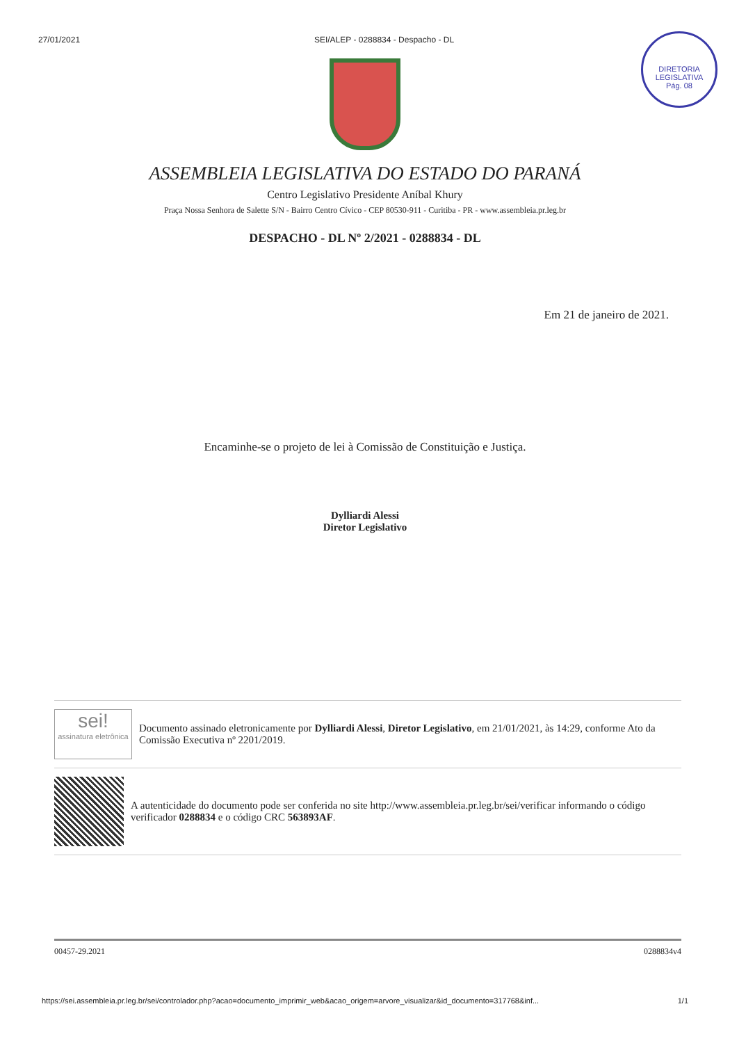27/01/2021 SEI/ALEP - 0288834 - Despacho - DL
DIRETORIA LEGISLATIVA
Pág. 08
ASSEMBLEIA LEGISLATIVA DO ESTADO DO PARANÁ
Centro Legislativo Presidente Aníbal Khury
Praça Nossa Senhora de Salette S/N - Bairro Centro Cívico - CEP 80530-911 - Curitiba - PR - www.assembleia.pr.leg.br
DESPACHO - DL Nº 2/2021 - 0288834 - DL
Em 21 de janeiro de 2021.
Encaminhe-se o projeto de lei à Comissão de Constituição e Justiça.
Dylliardi Alessi
Diretor Legislativo
sei!
assinatura eletrônica
Documento assinado eletronicamente por Dylliardi Alessi, Diretor Legislativo, em 21/01/2021, às 14:29, conforme Ato da Comissão Executiva nº 2201/2019.
A autenticidade do documento pode ser conferida no site http://www.assembleia.pr.leg.br/sei/verificar informando o código verificador 0288834 e o código CRC 563893AF.
00457-29.2021 0288834v4
https://sei.assembleia.pr.leg.br/sei/controlador.php?acao=documento_imprimir_web&acao_origem=arvore_visualizar&id_documento=317768&inf... 1/1